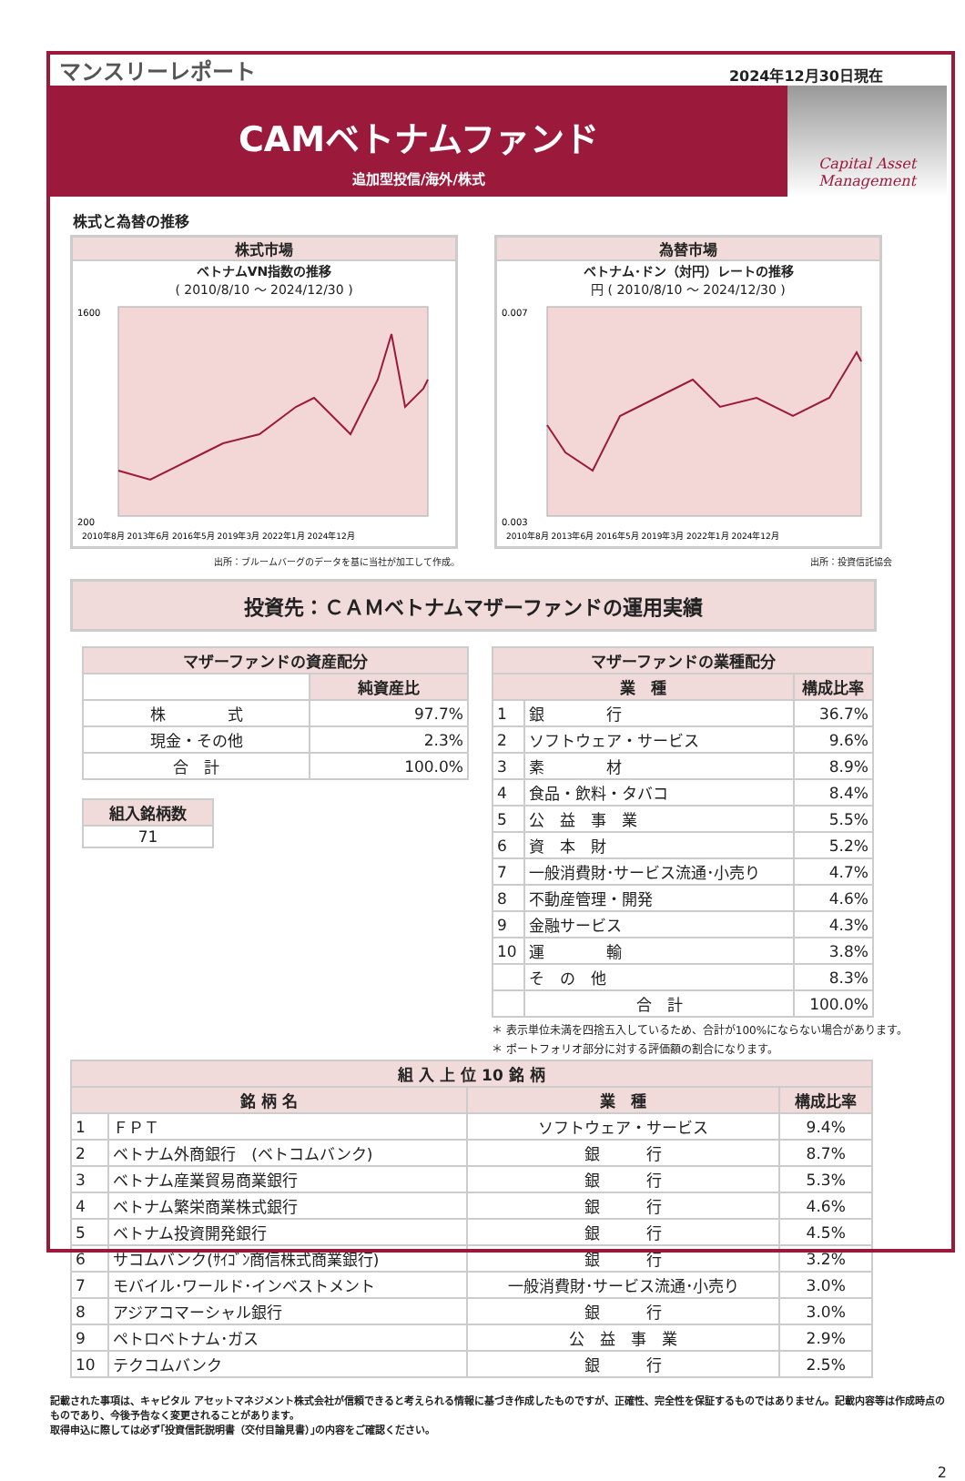マンスリーレポート
2024年12月30日現在
CAMベトナムファンド
追加型投信/海外/株式
Capital Asset
Management
株式と為替の推移
株式市場
ベトナムVN指数の推移
( 2010/8/10 ～ 2024/12/30 )
1600
200
2010年8月 2013年6月 2016年5月 2019年3月 2022年1月 2024年12月
為替市場
ベトナム･ドン（対円）レートの推移
円 ( 2010/8/10 ～ 2024/12/30 )
0.007
0.003
2010年8月 2013年6月 2016年5月 2019年3月 2022年1月 2024年12月
出所：ブルームバーグのデータを基に当社が加工して作成。 出所：投資信託協会
投資先：ＣＡＭベトナムマザーファンドの運用実績
| マザーファンドの資産配分 | |
| --- | --- |
| | 純資産比 |
| 株 式 | 97.7% |
| 現金・その他 | 2.3% |
| 合 計 | 100.0% |
| 組入銘柄数 |
| --- |
| 71 |
| マザーファンドの業種配分 | | |
| --- | --- | --- |
| 業 種 | | 構成比率 |
| 1 | 銀 行 | 36.7% |
| 2 | ソフトウェア・サービス | 9.6% |
| 3 | 素 材 | 8.9% |
| 4 | 食品・飲料・タバコ | 8.4% |
| 5 | 公 益 事 業 | 5.5% |
| 6 | 資 本 財 | 5.2% |
| 7 | 一般消費財･サービス流通･小売り | 4.7% |
| 8 | 不動産管理・開発 | 4.6% |
| 9 | 金融サービス | 4.3% |
| 10 | 運 輸 | 3.8% |
| | そ の 他 | 8.3% |
| | 合 計 | 100.0% |
＊ 表示単位未満を四捨五入しているため、合計が100%にならない場合があります。
＊ ポートフォリオ部分に対する評価額の割合になります。
| 組 入 上 位 10 銘 柄 | | | |
| --- | --- | --- | --- |
| 銘 柄 名 | | 業 種 | 構成比率 |
| 1 | ＦＰＴ | ソフトウェア・サービス | 9.4% |
| 2 | ベトナム外商銀行 (ベトコムバンク) | 銀 行 | 8.7% |
| 3 | ベトナム産業貿易商業銀行 | 銀 行 | 5.3% |
| 4 | ベトナム繁栄商業株式銀行 | 銀 行 | 4.6% |
| 5 | ベトナム投資開発銀行 | 銀 行 | 4.5% |
| 6 | サコムバンク(ｻｲｺﾞﾝ商信株式商業銀行) | 銀 行 | 3.2% |
| 7 | モバイル･ワールド･インベストメント | 一般消費財･サービス流通･小売り | 3.0% |
| 8 | アジアコマーシャル銀行 | 銀 行 | 3.0% |
| 9 | ペトロベトナム･ガス | 公 益 事 業 | 2.9% |
| 10 | テクコムバンク | 銀 行 | 2.5% |
記載された事項は、キャピタル アセットマネジメント株式会社が信頼できると考えられる情報に基づき作成したものですが、正確性、完全性を保証するものではありません。記載内容等は作成時点のものであり、今後予告なく変更されることがあります。
取得申込に際しては必ず｢投資信託説明書（交付目論見書）｣の内容をご確認ください。
2